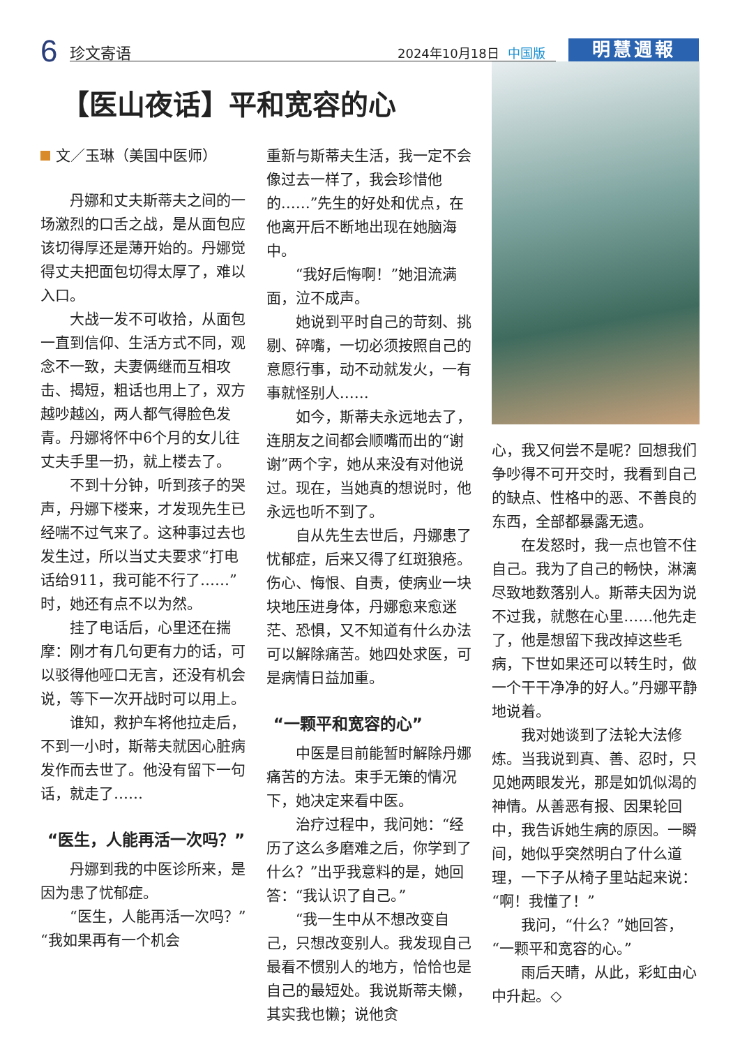6 珍文寄语 2024年10月18日 中国版 明慧週報
【医山夜话】平和宽容的心
文／玉琳（美国中医师）
丹娜和丈夫斯蒂夫之间的一场激烈的口舌之战，是从面包应该切得厚还是薄开始的。丹娜觉得丈夫把面包切得太厚了，难以入口。
大战一发不可收拾，从面包一直到信仰、生活方式不同，观念不一致，夫妻俩继而互相攻击、揭短，粗话也用上了，双方越吵越凶，两人都气得脸色发青。丹娜将怀中6个月的女儿往丈夫手里一扔，就上楼去了。
不到十分钟，听到孩子的哭声，丹娜下楼来，才发现先生已经喘不过气来了。这种事过去也发生过，所以当丈夫要求“打电话给911，我可能不行了……”时，她还有点不以为然。
挂了电话后，心里还在揣摩：刚才有几句更有力的话，可以驳得他哑口无言，还没有机会说，等下一次开战时可以用上。
谁知，救护车将他拉走后，不到一小时，斯蒂夫就因心脏病发作而去世了。他没有留下一句话，就走了……
“医生，人能再活一次吗？”
丹娜到我的中医诊所来，是因为患了忧郁症。
“医生，人能再活一次吗？”“我如果再有一个机会
重新与斯蒂夫生活，我一定不会像过去一样了，我会珍惜他的……”先生的好处和优点，在他离开后不断地出现在她脑海中。
“我好后悔啊！”她泪流满面，泣不成声。
她说到平时自己的苛刻、挑剔、碎嘴，一切必须按照自己的意愿行事，动不动就发火，一有事就怪别人……
如今，斯蒂夫永远地去了，连朋友之间都会顺嘴而出的“谢谢”两个字，她从来没有对他说过。现在，当她真的想说时，他永远也听不到了。
自从先生去世后，丹娜患了忧郁症，后来又得了红斑狼疮。伤心、悔恨、自责，使病业一块块地压进身体，丹娜愈来愈迷茫、恐惧，又不知道有什么办法可以解除痛苦。她四处求医，可是病情日益加重。
“一颗平和宽容的心”
中医是目前能暂时解除丹娜痛苦的方法。束手无策的情况下，她决定来看中医。
治疗过程中，我问她：“经历了这么多磨难之后，你学到了什么？”出乎我意料的是，她回答：“我认识了自己。”
“我一生中从不想改变自己，只想改变别人。我发现自己最看不惯别人的地方，恰恰也是自己的最短处。我说斯蒂夫懒，其实我也懒；说他贪
心，我又何尝不是呢？回想我们争吵得不可开交时，我看到自己的缺点、性格中的恶、不善良的东西，全部都暴露无遗。
在发怒时，我一点也管不住自己。我为了自己的畅快，淋漓尽致地数落别人。斯蒂夫因为说不过我，就憋在心里……他先走了，他是想留下我改掉这些毛病，下世如果还可以转生时，做一个干干净净的好人。”丹娜平静地说着。
我对她谈到了法轮大法修炼。当我说到真、善、忍时，只见她两眼发光，那是如饥似渴的神情。从善恶有报、因果轮回中，我告诉她生病的原因。一瞬间，她似乎突然明白了什么道理，一下子从椅子里站起来说：“啊！我懂了！”
我问，“什么？”她回答，“一颗平和宽容的心。”
雨后天晴，从此，彩虹由心中升起。◇